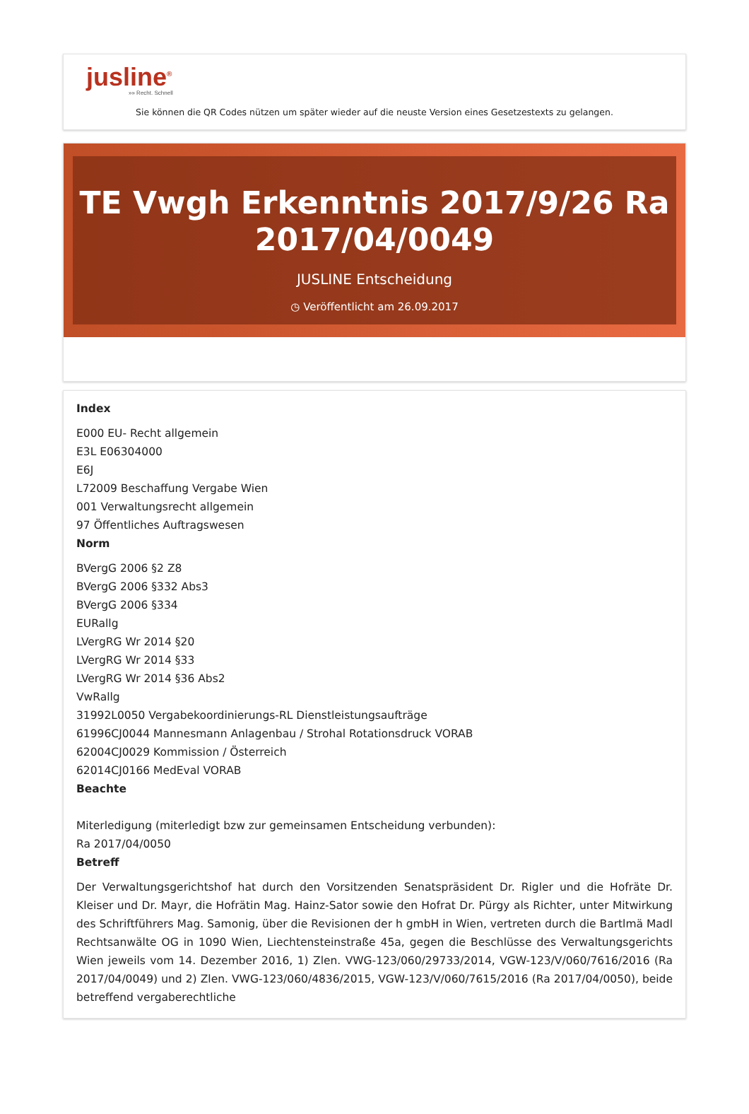jusline<sup>®</sup>
»» Recht. Schnell
Sie können die QR Codes nützen um später wieder auf die neuste Version eines Gesetzestexts zu gelangen.
TE Vwgh Erkenntnis 2017/9/26 Ra 2017/04/0049
JUSLINE Entscheidung
◷ Veröffentlicht am 26.09.2017
Index
E000 EU- Recht allgemein
E3L E06304000
E6J
L72009 Beschaffung Vergabe Wien
001 Verwaltungsrecht allgemein
97 Öffentliches Auftragswesen
Norm
BVergG 2006 §2 Z8
BVergG 2006 §332 Abs3
BVergG 2006 §334
EURallg
LVergRG Wr 2014 §20
LVergRG Wr 2014 §33
LVergRG Wr 2014 §36 Abs2
VwRallg
31992L0050 Vergabekoordinierungs-RL Dienstleistungsaufträge
61996CJ0044 Mannesmann Anlagenbau / Strohal Rotationsdruck VORAB
62004CJ0029 Kommission / Österreich
62014CJ0166 MedEval VORAB
Beachte
Miterledigung (miterledigt bzw zur gemeinsamen Entscheidung verbunden):
Ra 2017/04/0050
Betreff
Der Verwaltungsgerichtshof hat durch den Vorsitzenden Senatspräsident Dr. Rigler und die Hofräte Dr. Kleiser und Dr. Mayr, die Hofrätin Mag. Hainz-Sator sowie den Hofrat Dr. Pürgy als Richter, unter Mitwirkung des Schriftführers Mag. Samonig, über die Revisionen der h gmbH in Wien, vertreten durch die Bartlmä Madl Rechtsanwälte OG in 1090 Wien, Liechtensteinstraße 45a, gegen die Beschlüsse des Verwaltungsgerichts Wien jeweils vom 14. Dezember 2016, 1) Zlen. VWG-123/060/29733/2014, VGW-123/V/060/7616/2016 (Ra 2017/04/0049) und 2) Zlen. VWG-123/060/4836/2015, VGW-123/V/060/7615/2016 (Ra 2017/04/0050), beide betreffend vergaberechtliche